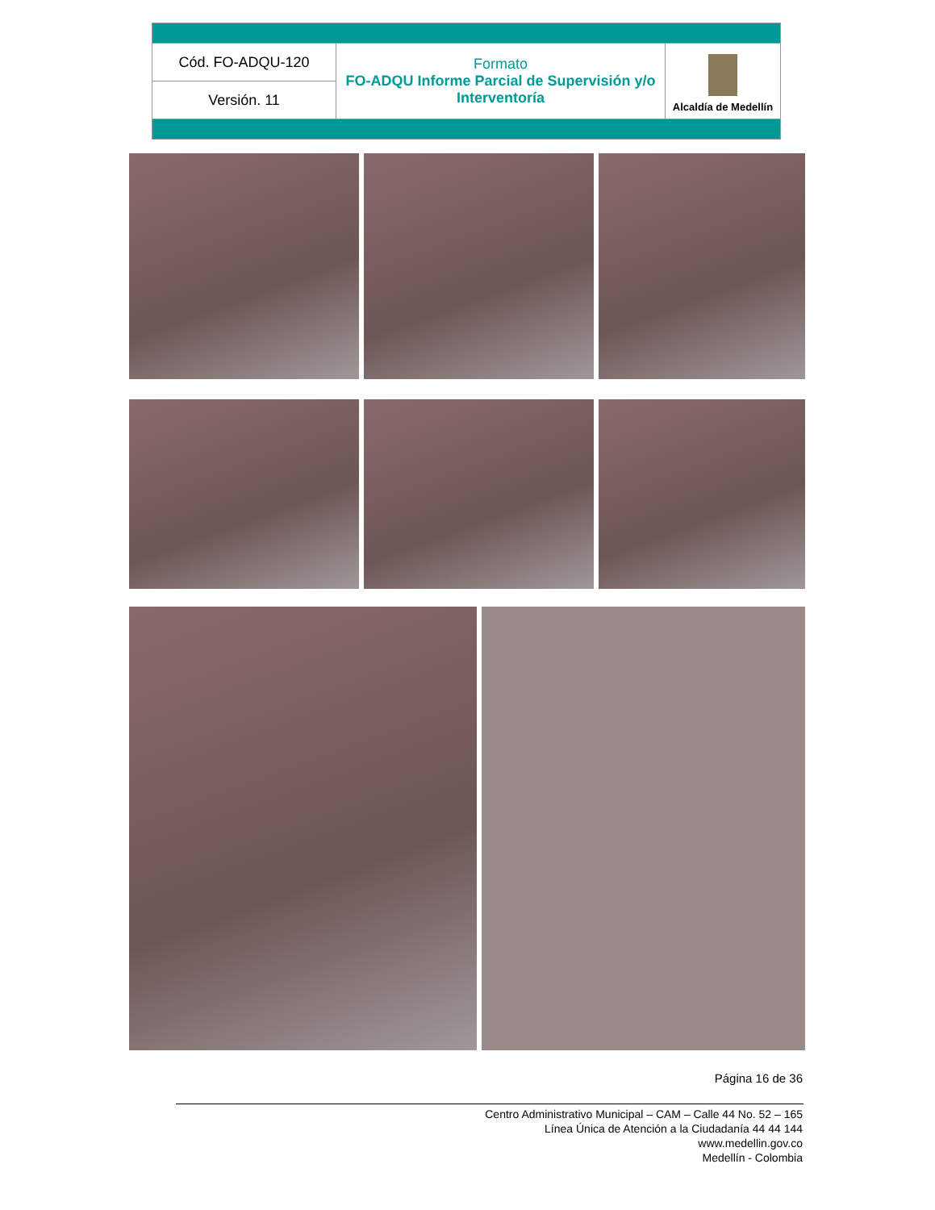| Cód. FO-ADQU-120 | Formato FO-ADQU Informe Parcial de Supervisión y/o Interventoría | Alcaldía de Medellín |
| Versión. 11 | | |
Página 16 de 36
Centro Administrativo Municipal – CAM – Calle 44 No. 52 – 165
Línea Única de Atención a la Ciudadanía 44 44 144
www.medellin.gov.co
Medellín - Colombia